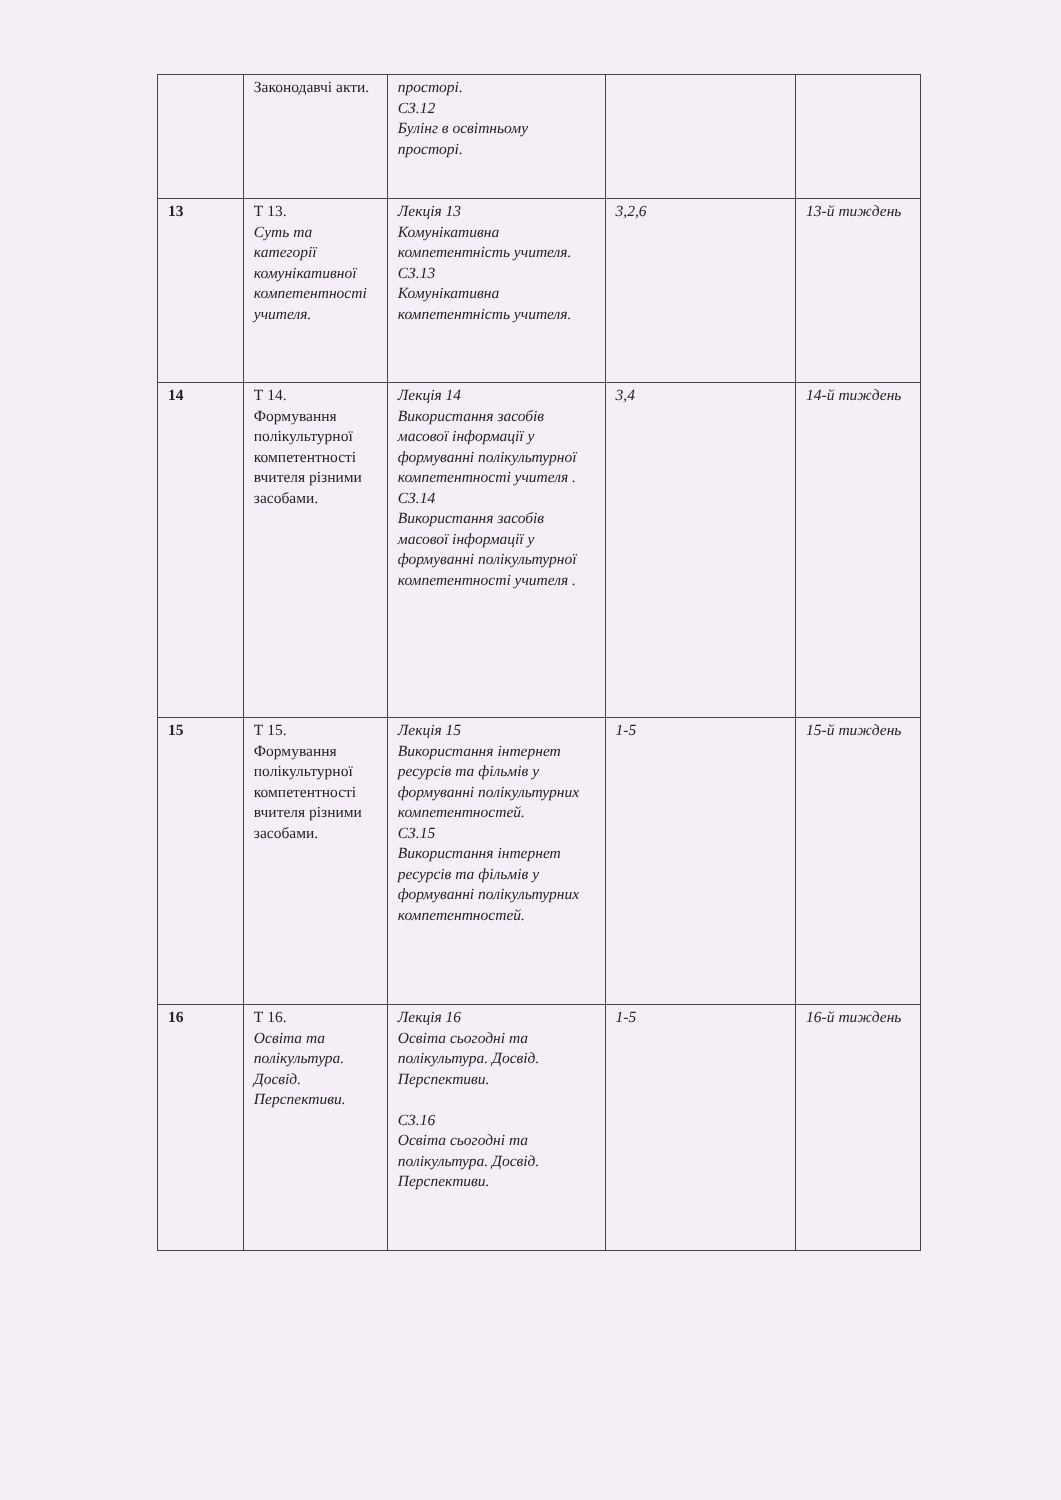| | Законодавчі акти. | просторі. СЗ.12 Булінг в освітньому просторі. | | |
| 13 | Т 13. Суть та категорії комунікативної компетентності учителя. | Лекція 13 Комунікативна компетентність учителя. СЗ.13 Комунікативна компетентність учителя. | 3,2,6 | 13-й тиждень |
| 14 | Т 14. Формування полікультурної компетентності вчителя різними засобами. | Лекція 14 Використання засобів масової інформації у формуванні полікультурної компетентності учителя . СЗ.14 Використання засобів масової інформації у формуванні полікультурної компетентності учителя . | 3,4 | 14-й тиждень |
| 15 | Т 15. Формування полікультурної компетентності вчителя різними засобами. | Лекція 15 Використання інтернет ресурсів та фільмів у формуванні полікультурних компетентностей. СЗ.15 Використання інтернет ресурсів та фільмів у формуванні полікультурних компетентностей. | 1-5 | 15-й тиждень |
| 16 | Т 16. Освіта та полікультура. Досвід. Перспективи. | Лекція 16 Освіта сьогодні та полікультура. Досвід. Перспективи. СЗ.16 Освіта сьогодні та полікультура. Досвід. Перспективи. | 1-5 | 16-й тиждень |